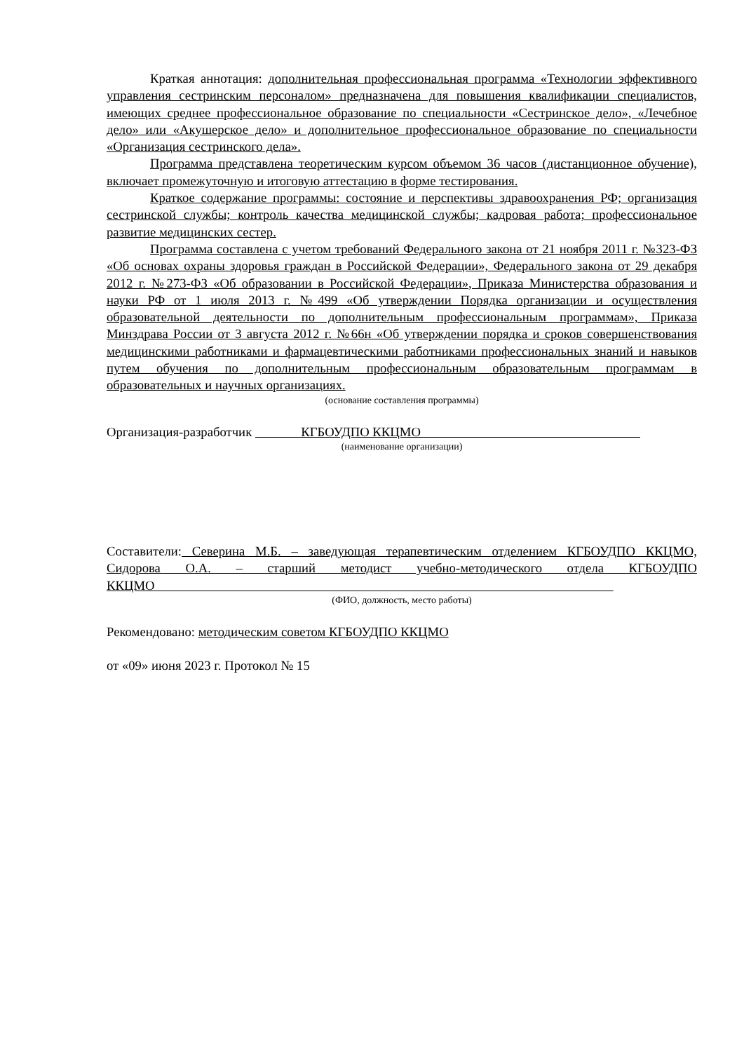Краткая аннотация: дополнительная профессиональная программа «Технологии эффективного управления сестринским персоналом» предназначена для повышения квалификации специалистов, имеющих среднее профессиональное образование по специальности «Сестринское дело», «Лечебное дело» или «Акушерское дело» и дополнительное профессиональное образование по специальности «Организация сестринского дела».
Программа представлена теоретическим курсом объемом 36 часов (дистанционное обучение), включает промежуточную и итоговую аттестацию в форме тестирования.
Краткое содержание программы: состояние и перспективы здравоохранения РФ; организация сестринской службы; контроль качества медицинской службы; кадровая работа; профессиональное развитие медицинских сестер.
Программа составлена с учетом требований Федерального закона от 21 ноября 2011 г. №323-ФЗ «Об основах охраны здоровья граждан в Российской Федерации», Федерального закона от 29 декабря 2012 г. №273-ФЗ «Об образовании в Российской Федерации», Приказа Министерства образования и науки РФ от 1 июля 2013 г. №499 «Об утверждении Порядка организации и осуществления образовательной деятельности по дополнительным профессиональным программам», Приказа Минздрава России от 3 августа 2012 г. №66н «Об утверждении порядка и сроков совершенствования медицинскими работниками и фармацевтическими работниками профессиональных знаний и навыков путем обучения по дополнительным профессиональным образовательным программам в образовательных и научных организациях.
(основание составления программы)
Организация-разработчик КГБОУДПО ККЦМО
(наименование организации)
Составители: Северина М.Б. – заведующая терапевтическим отделением КГБОУДПО ККЦМО, Сидорова О.А. – старший методист учебно-методического отдела КГБОУДПО ККЦМО
(ФИО, должность, место работы)
Рекомендовано: методическим советом КГБОУДПО ККЦМО
от «09» июня 2023 г. Протокол № 15